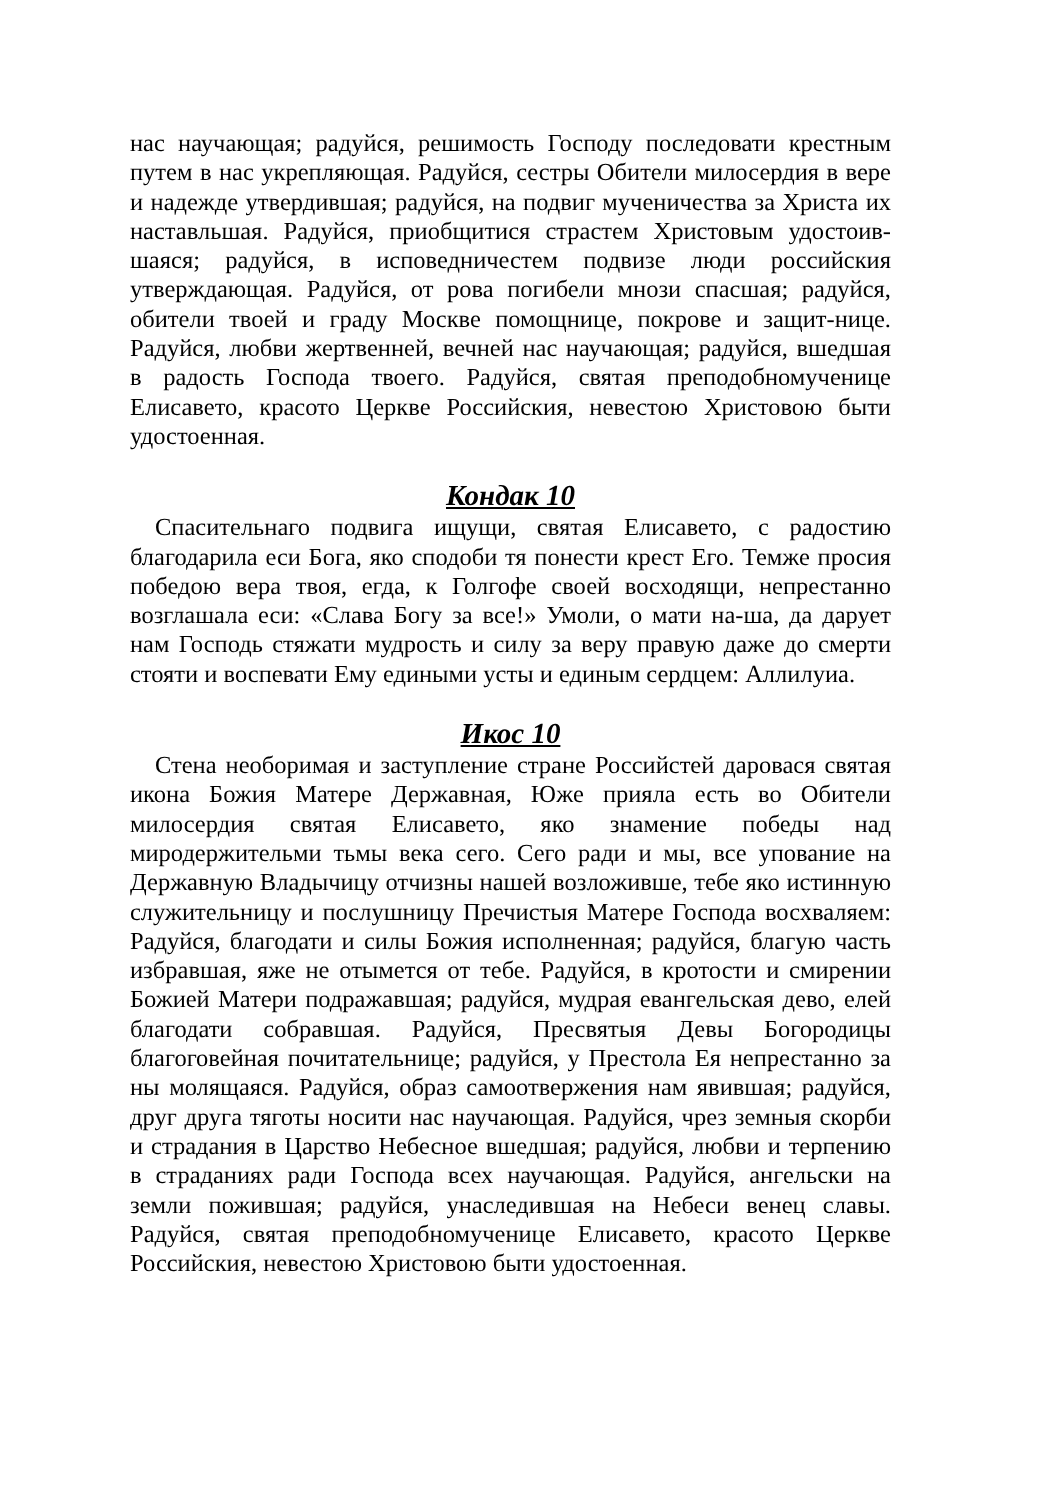нас научающая; радуйся, решимость Господу последовати крестным путем в нас укрепляющая. Радуйся, сестры Обители милосердия в вере и надежде утвердившая; радуйся, на подвиг мученичества за Христа их наставльшая. Радуйся, приобщитися страстем Христовым удостоив-шаяся; радуйся, в исповедничестем подвизе люди российския утверждающая. Радуйся, от рова погибели мнози спасшая; радуйся, обители твоей и граду Москве помощнице, покрове и защит-нице. Радуйся, любви жертвенней, вечней нас научающая; радуйся, вшедшая в радость Господа твоего. Радуйся, святая преподобномученице Елисавето, красото Церкве Российския, невестою Христовою быти удостоенная.
Кондак 10
Спасительнаго подвига ищущи, святая Елисавето, с радостию благодарила еси Бога, яко сподоби тя понести крест Его. Темже просия победою вера твоя, егда, к Голгофе своей восходящи, непрестанно возглашала еси: «Слава Богу за все!» Умоли, о мати на-ша, да дарует нам Господь стяжати мудрость и силу за веру правую даже до смерти стояти и воспевати Ему едиными усты и единым сердцем: Аллилуиа.
Икос 10
Стена необоримая и заступление стране Российстей даровася святая икона Божия Матере Державная, Юже прияла есть во Обители милосердия святая Елисавето, яко знамение победы над миродержительми тьмы века сего. Сего ради и мы, все упование на Державную Владычицу отчизны нашей возложивше, тебе яко истинную служительницу и послушницу Пречистыя Матере Господа восхваляем: Радуйся, благодати и силы Божия исполненная; радуйся, благую часть избравшая, яже не отымется от тебе. Радуйся, в кротости и смирении Божией Матери подражавшая; радуйся, мудрая евангельская дево, елей благодати собравшая. Радуйся, Пресвятыя Девы Богородицы благоговейная почитательнице; радуйся, у Престола Ея непрестанно за ны молящаяся. Радуйся, образ самоотвержения нам явившая; радуйся, друг друга тяготы носити нас научающая. Радуйся, чрез земныя скорби и страдания в Царство Небесное вшедшая; радуйся, любви и терпению в страданиях ради Господа всех научающая. Радуйся, ангельски на земли пожившая; радуйся, унаследившая на Небеси венец славы. Радуйся, святая преподобномученице Елисавето, красото Церкве Российския, невестою Христовою быти удостоенная.